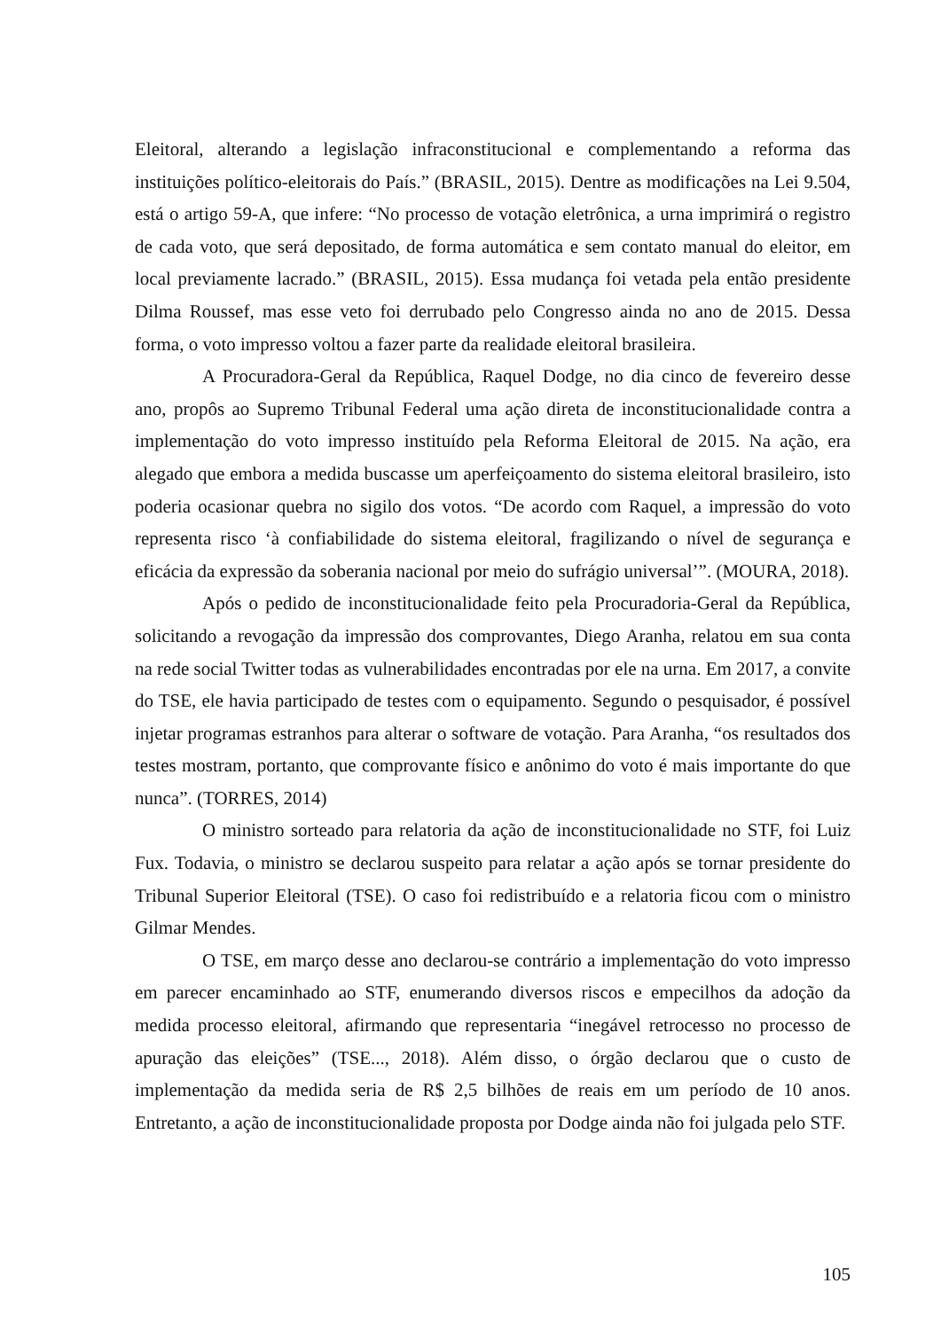Eleitoral, alterando a legislação infraconstitucional e complementando a reforma das instituições político-eleitorais do País.” (BRASIL, 2015). Dentre as modificações na Lei 9.504, está o artigo 59-A, que infere: “No processo de votação eletrônica, a urna imprimirá o registro de cada voto, que será depositado, de forma automática e sem contato manual do eleitor, em local previamente lacrado.” (BRASIL, 2015). Essa mudança foi vetada pela então presidente Dilma Roussef, mas esse veto foi derrubado pelo Congresso ainda no ano de 2015. Dessa forma, o voto impresso voltou a fazer parte da realidade eleitoral brasileira.
A Procuradora-Geral da República, Raquel Dodge, no dia cinco de fevereiro desse ano, propôs ao Supremo Tribunal Federal uma ação direta de inconstitucionalidade contra a implementação do voto impresso instituído pela Reforma Eleitoral de 2015. Na ação, era alegado que embora a medida buscasse um aperfeiçoamento do sistema eleitoral brasileiro, isto poderia ocasionar quebra no sigilo dos votos. “De acordo com Raquel, a impressão do voto representa risco ‘à confiabilidade do sistema eleitoral, fragilizando o nível de segurança e eficácia da expressão da soberania nacional por meio do sufrágio universal’”. (MOURA, 2018).
Após o pedido de inconstitucionalidade feito pela Procuradoria-Geral da República, solicitando a revogação da impressão dos comprovantes, Diego Aranha, relatou em sua conta na rede social Twitter todas as vulnerabilidades encontradas por ele na urna. Em 2017, a convite do TSE, ele havia participado de testes com o equipamento. Segundo o pesquisador, é possível injetar programas estranhos para alterar o software de votação. Para Aranha, “os resultados dos testes mostram, portanto, que comprovante físico e anônimo do voto é mais importante do que nunca”. (TORRES, 2014)
O ministro sorteado para relatoria da ação de inconstitucionalidade no STF, foi Luiz Fux. Todavia, o ministro se declarou suspeito para relatar a ação após se tornar presidente do Tribunal Superior Eleitoral (TSE). O caso foi redistribuído e a relatoria ficou com o ministro Gilmar Mendes.
O TSE, em março desse ano declarou-se contrário a implementação do voto impresso em parecer encaminhado ao STF, enumerando diversos riscos e empecilhos da adoção da medida processo eleitoral, afirmando que representaria “inegável retrocesso no processo de apuração das eleições” (TSE..., 2018). Além disso, o órgão declarou que o custo de implementação da medida seria de R$ 2,5 bilhões de reais em um período de 10 anos. Entretanto, a ação de inconstitucionalidade proposta por Dodge ainda não foi julgada pelo STF.
105